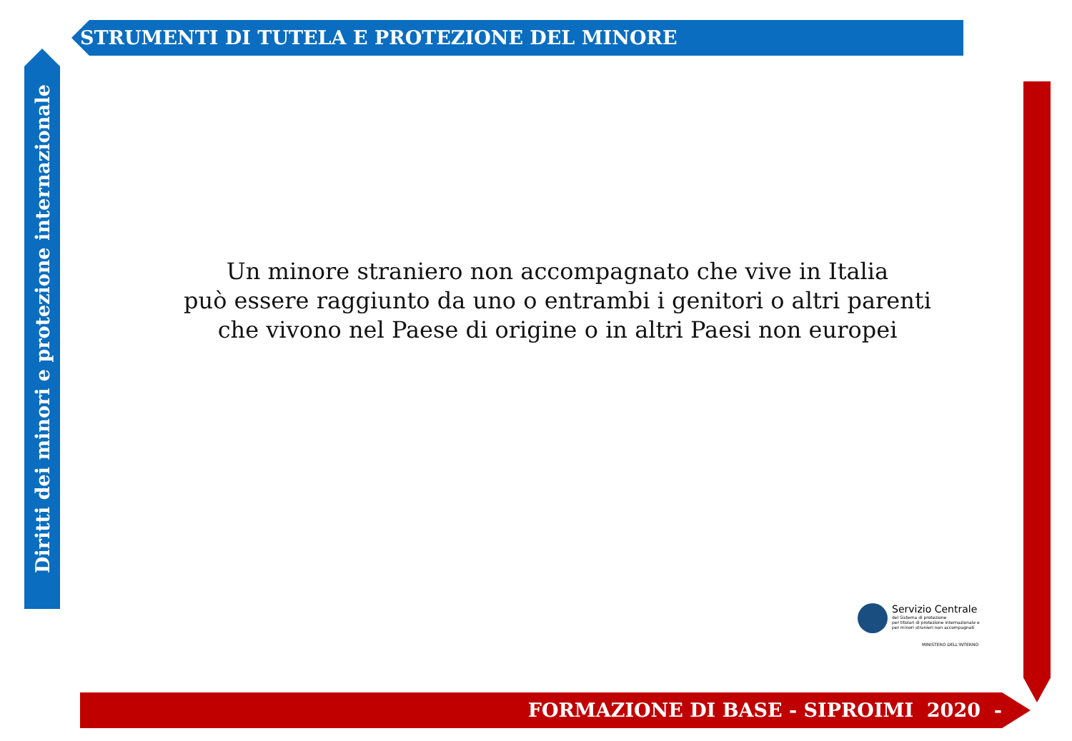STRUMENTI DI TUTELA E PROTEZIONE DEL MINORE
Diritti dei minori e protezione internazionale
Un minore straniero non accompagnato che vive in Italia
può essere raggiunto da uno o entrambi i genitori o altri parenti
che vivono nel Paese di origine o in altri Paesi non europei
Servizio Centrale del Sistema di protezione
per titolari di protezione internazionale e
per minori stranieri non accompagnati
MINISTERO DELL'INTERNO
FORMAZIONE DI BASE - SIPROIMI 2020 -